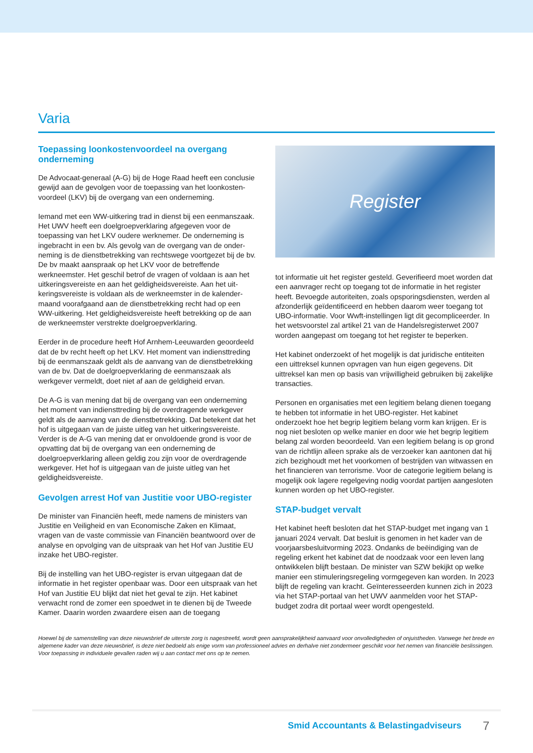Varia
Toepassing loonkostenvoordeel na overgang onderneming
De Advocaat-generaal (A-G) bij de Hoge Raad heeft een conclusie gewijd aan de gevolgen voor de toepassing van het loonkosten­voordeel (LKV) bij de overgang van een onderneming.
Iemand met een WW-uitkering trad in dienst bij een eenmans­zaak. Het UWV heeft een doelgroepverklaring afgegeven voor de toepassing van het LKV oudere werknemer. De onderneming is ingebracht in een bv. Als gevolg van de overgang van de onder­neming is de dienstbetrekking van rechtswege voortgezet bij de bv. De bv maakt aanspraak op het LKV voor de betreffende werkneemster. Het geschil betrof de vragen of voldaan is aan het uitkeringsvereiste en aan het geldigheidsvereiste. Aan het uit­keringsvereiste is voldaan als de werkneemster in de kalender­maand voorafgaand aan de dienstbetrekking recht had op een WW-uitkering. Het geldigheidsvereiste heeft betrekking op de aan de werkneemster verstrekte doelgroepverklaring.
Eerder in de procedure heeft Hof Arnhem-Leeuwarden geoordeeld dat de bv recht heeft op het LKV. Het moment van indiensttreding bij de eenmanszaak geldt als de aanvang van de dienstbetrekking van de bv. Dat de doelgroepverklaring de eenmanszaak als werkgever vermeldt, doet niet af aan de geldigheid ervan.
De A-G is van mening dat bij de overgang van een onderneming het moment van indiensttreding bij de overdragende werkgever geldt als de aanvang van de dienstbetrekking. Dat betekent dat het hof is uitgegaan van de juiste uitleg van het uitkerings­vereiste. Verder is de A-G van mening dat er onvoldoende grond is voor de opvatting dat bij de overgang van een onderneming de doelgroepverklaring alleen geldig zou zijn voor de overdragende werkgever. Het hof is uitgegaan van de juiste uitleg van het geldigheidsvereiste.
Gevolgen arrest Hof van Justitie voor UBO-register
De minister van Financiën heeft, mede namens de ministers van Justitie en Veiligheid en van Economische Zaken en Klimaat, vragen van de vaste commissie van Financiën beantwoord over de analyse en opvolging van de uitspraak van het Hof van Justitie EU inzake het UBO-register.
Bij de instelling van het UBO-register is ervan uitgegaan dat de informatie in het register openbaar was. Door een uitspraak van het Hof van Justitie EU blijkt dat niet het geval te zijn. Het kabinet verwacht rond de zomer een spoedwet in te dienen bij de Tweede Kamer. Daarin worden zwaardere eisen aan de toegang
Register
tot informatie uit het register gesteld. Geverifieerd moet worden dat een aanvrager recht op toegang tot de informatie in het register heeft. Bevoegde autoriteiten, zoals opsporingsdiensten, werden al afzonderlijk geïdentificeerd en hebben daarom weer toegang tot UBO-informatie. Voor Wwft-instellingen ligt dit gecompliceerder. In het wetsvoorstel zal artikel 21 van de Handelsregisterwet 2007 worden aangepast om toegang tot het register te beperken.
Het kabinet onderzoekt of het mogelijk is dat juridische entiteiten een uittreksel kunnen opvragen van hun eigen gegevens. Dit uittreksel kan men op basis van vrijwilligheid gebruiken bij zakelijke transacties.
Personen en organisaties met een legitiem belang dienen toegang te hebben tot informatie in het UBO-register. Het kabinet onderzoekt hoe het begrip legitiem belang vorm kan krijgen. Er is nog niet besloten op welke manier en door wie het begrip legitiem belang zal worden beoordeeld. Van een legitiem belang is op grond van de richtlijn alleen sprake als de verzoeker kan aantonen dat hij zich bezighoudt met het voorkomen of bestrijden van witwassen en het financieren van terrorisme. Voor de cate­gorie legitiem belang is mogelijk ook lagere regelgeving nodig voordat partijen aangesloten kunnen worden op het UBO-register.
STAP-budget vervalt
Het kabinet heeft besloten dat het STAP-budget met ingang van 1 januari 2024 vervalt. Dat besluit is genomen in het kader van de voorjaarsbesluitvorming 2023. Ondanks de beëindiging van de regeling erkent het kabinet dat de noodzaak voor een leven lang ontwikkelen blijft bestaan. De minister van SZW bekijkt op welke manier een stimuleringsregeling vormgegeven kan worden. In 2023 blijft de regeling van kracht. Geïnteresseerden kunnen zich in 2023 via het STAP-portaal van het UWV aanmelden voor het STAP-budget zodra dit portaal weer wordt opengesteld.
Hoewel bij de samenstelling van deze nieuwsbrief de uiterste zorg is nagestreefd, wordt geen aansprakelijkheid aanvaard voor onvolledigheden of onjuistheden. Vanwege het brede en algemene kader van deze nieuwsbrief, is deze niet bedoeld als enige vorm van professioneel advies en derhalve niet zondermeer geschikt voor het nemen van financiële beslissingen. Voor toepassing in individuele gevallen raden wij u aan contact met ons op te nemen.
Smid Accountants & Belastingadviseurs
7